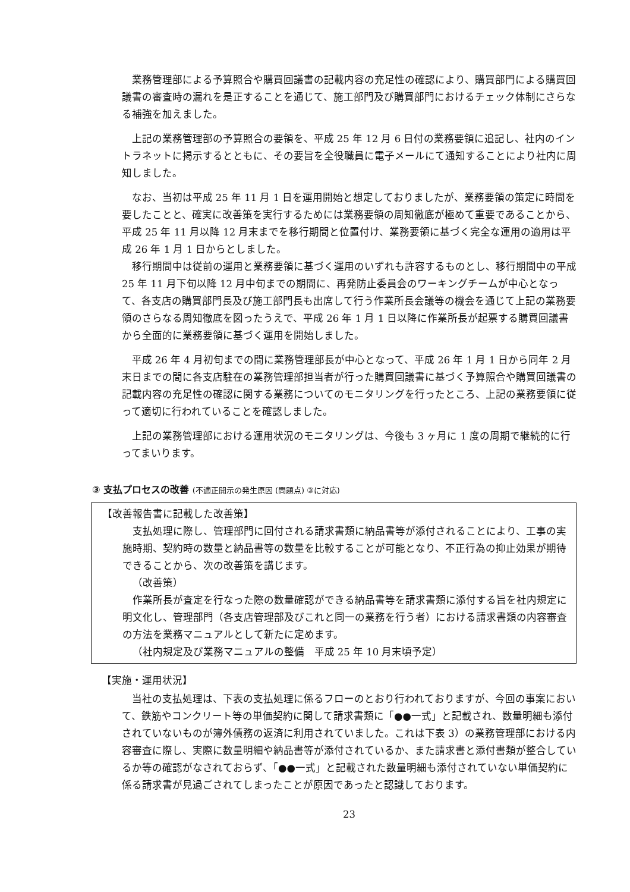業務管理部による予算照合や購買回議書の記載内容の充足性の確認により、購買部門による購買回議書の審査時の漏れを是正することを通じて、施工部門及び購買部門におけるチェック体制にさらなる補強を加えました。
上記の業務管理部の予算照合の要領を、平成 25 年 12 月 6 日付の業務要領に追記し、社内のイントラネットに掲示するとともに、その要旨を全役職員に電子メールにて通知することにより社内に周知しました。
なお、当初は平成 25 年 11 月 1 日を運用開始と想定しておりましたが、業務要領の策定に時間を要したことと、確実に改善策を実行するためには業務要領の周知徹底が極めて重要であることから、平成 25 年 11 月以降 12 月末までを移行期間と位置付け、業務要領に基づく完全な運用の適用は平成 26 年 1 月 1 日からとしました。
移行期間中は従前の運用と業務要領に基づく運用のいずれも許容するものとし、移行期間中の平成 25 年 11 月下旬以降 12 月中旬までの期間に、再発防止委員会のワーキングチームが中心となって、各支店の購買部門長及び施工部門長も出席して行う作業所長会議等の機会を通じて上記の業務要領のさらなる周知徹底を図ったうえで、平成 26 年 1 月 1 日以降に作業所長が起票する購買回議書から全面的に業務要領に基づく運用を開始しました。
平成 26 年 4 月初旬までの間に業務管理部長が中心となって、平成 26 年 1 月 1 日から同年 2 月末日までの間に各支店駐在の業務管理部担当者が行った購買回議書に基づく予算照合や購買回議書の記載内容の充足性の確認に関する業務についてのモニタリングを行ったところ、上記の業務要領に従って適切に行われていることを確認しました。
上記の業務管理部における運用状況のモニタリングは、今後も 3 ヶ月に 1 度の周期で継続的に行ってまいります。
③ 支払プロセスの改善 (不適正開示の発生原因 (問題点) ③に対応)
【改善報告書に記載した改善策】
支払処理に際し、管理部門に回付される請求書類に納品書等が添付されることにより、工事の実施時期、契約時の数量と納品書等の数量を比較することが可能となり、不正行為の抑止効果が期待できることから、次の改善策を講じます。
（改善策）
作業所長が査定を行なった際の数量確認ができる納品書等を請求書類に添付する旨を社内規定に明文化し、管理部門（各支店管理部及びこれと同一の業務を行う者）における請求書類の内容審査の方法を業務マニュアルとして新たに定めます。
（社内規定及び業務マニュアルの整備　平成 25 年 10 月末頃予定）
【実施・運用状況】
当社の支払処理は、下表の支払処理に係るフローのとおり行われておりますが、今回の事案において、鉄筋やコンクリート等の単価契約に関して請求書類に「●●一式」と記載され、数量明細も添付されていないものが簿外債務の返済に利用されていました。これは下表 3）の業務管理部における内容審査に際し、実際に数量明細や納品書等が添付されているか、また請求書と添付書類が整合しているか等の確認がなされておらず、「●●一式」と記載された数量明細も添付されていない単価契約に係る請求書が見過ごされてしまったことが原因であったと認識しております。
23